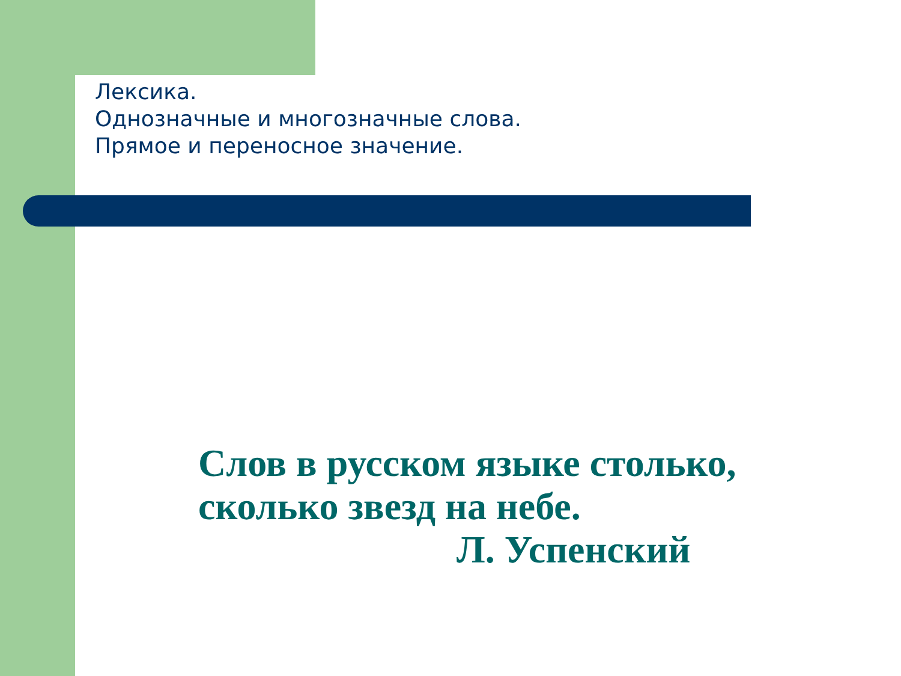Лексика.
Однозначные и многозначные слова.
Прямое и переносное значение.
Слов в русском языке столько,
сколько звезд на небе.
Л. Успенский